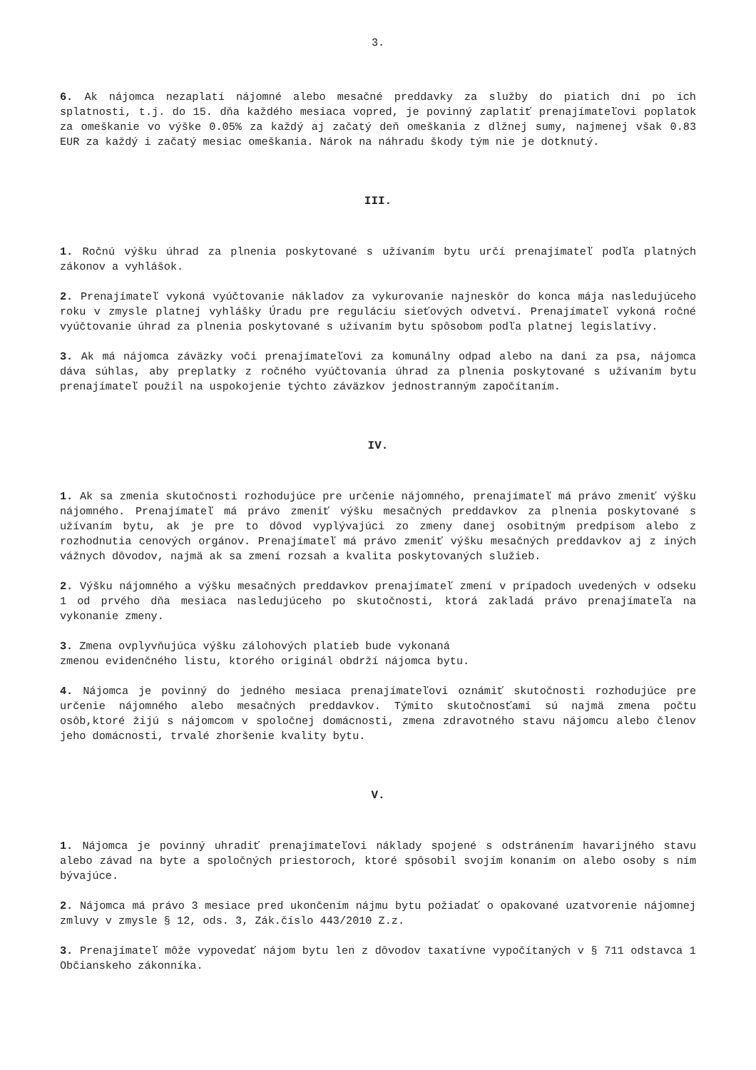3.
6. Ak nájomca nezaplatí nájomné alebo mesačné preddavky za služby do piatich dní po ich splatnosti, t.j. do 15. dňa každého mesiaca vopred, je povinný zaplatiť prenajímateľovi poplatok za omeškanie vo výške 0.05% za každý aj začatý deň omeškania z dlžnej sumy, najmenej však 0.83 EUR za každý i začatý mesiac omeškania. Nárok na náhradu škody tým nie je dotknutý.
III.
1. Ročnú výšku úhrad za plnenia poskytované s užívaním bytu určí prenajímateľ podľa platných zákonov a vyhlášok.
2. Prenajímateľ vykoná vyúčtovanie nákladov za vykurovanie najneskôr do konca mája nasledujúceho roku v zmysle platnej vyhlášky Úradu pre reguláciu sieťových odvetví. Prenajímateľ vykoná ročné vyúčtovanie úhrad za plnenia poskytované s užívaním bytu spôsobom podľa platnej legislatívy.
3. Ak má nájomca záväzky voči prenajímateľovi za komunálny odpad alebo na dani za psa, nájomca dáva súhlas, aby preplatky z ročného vyúčtovania úhrad za plnenia poskytované s užívaním bytu prenajímateľ použil na uspokojenie týchto záväzkov jednostranným započítaním.
IV.
1. Ak sa zmenia skutočnosti rozhodujúce pre určenie nájomného, prenajímateľ má právo zmeniť výšku nájomného. Prenajímateľ má právo zmeniť výšku mesačných preddavkov za plnenia poskytované s užívaním bytu, ak je pre to dôvod vyplývajúci zo zmeny danej osobitným predpisom alebo z rozhodnutia cenových orgánov. Prenajímateľ má právo zmeniť výšku mesačných preddavkov aj z iných vážnych dôvodov, najmä ak sa zmení rozsah a kvalita poskytovaných služieb.
2. Výšku nájomného a výšku mesačných preddavkov prenajímateľ zmení v prípadoch uvedených v odseku 1 od prvého dňa mesiaca nasledujúceho po skutočnosti, ktorá zakladá právo prenajímateľa na vykonanie zmeny.
3. Zmena ovplyvňujúca výšku zálohových platieb bude vykonaná
zmenou evidenčného listu, ktorého originál obdrží nájomca bytu.
4. Nájomca je povinný do jedného mesiaca prenajímateľovi oznámiť skutočnosti rozhodujúce pre určenie nájomného alebo mesačných preddavkov. Týmito skutočnosťami sú najmä zmena počtu osôb,ktoré žijú s nájomcom v spoločnej domácnosti, zmena zdravotného stavu nájomcu alebo členov jeho domácnosti, trvalé zhoršenie kvality bytu.
V.
1. Nájomca je povinný uhradiť prenajímateľovi náklady spojené s odstránením havarijného stavu alebo závad na byte a spoločných priestoroch, ktoré spôsobil svojím konaním on alebo osoby s ním bývajúce.
2. Nájomca má právo 3 mesiace pred ukončením nájmu bytu požiadať o opakované uzatvorenie nájomnej zmluvy v zmysle § 12, ods. 3, Zák.číslo 443/2010 Z.z.
3. Prenajímateľ môže vypovedať nájom bytu len z dôvodov taxatívne vypočítaných v § 711 odstavca 1 Občianskeho zákonníka.